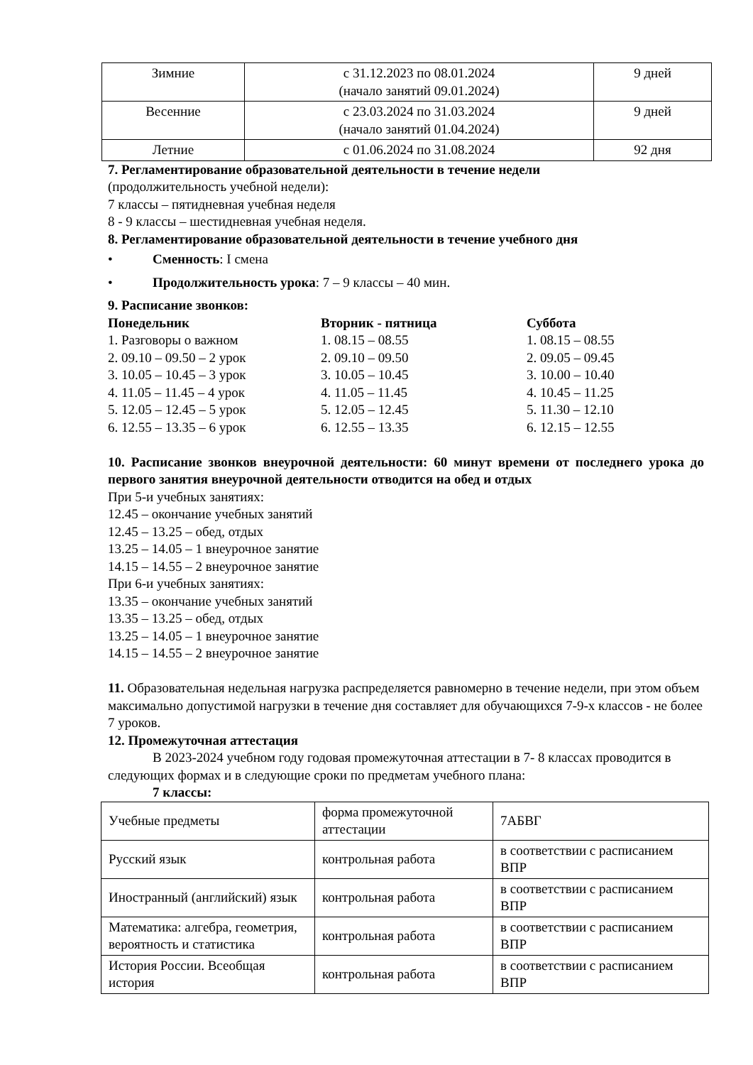| Зимние | с 31.12.2023 по 08.01.2024 (начало занятий 09.01.2024) | 9 дней |
| Весенние | с 23.03.2024 по 31.03.2024 (начало занятий 01.04.2024) | 9 дней |
| Летние | с 01.06.2024 по 31.08.2024 | 92 дня |
7. Регламентирование образовательной деятельности в течение недели
(продолжительность учебной недели):
7 классы – пятидневная учебная неделя
8 - 9 классы – шестидневная учебная неделя.
8. Регламентирование образовательной деятельности в течение учебного дня
• Сменность: I смена
• Продолжительность урока: 7 – 9 классы – 40 мин.
9. Расписание звонков:
Понедельник
1. Разговоры о важном
2. 09.10 – 09.50 – 2 урок
3. 10.05 – 10.45 – 3 урок
4. 11.05 – 11.45 – 4 урок
5. 12.05 – 12.45 – 5 урок
6. 12.55 – 13.35 – 6 урок
Вторник - пятница
1. 08.15 – 08.55
2. 09.10 – 09.50
3. 10.05 – 10.45
4. 11.05 – 11.45
5. 12.05 – 12.45
6. 12.55 – 13.35
Суббота
1. 08.15 – 08.55
2. 09.05 – 09.45
3. 10.00 – 10.40
4. 10.45 – 11.25
5. 11.30 – 12.10
6. 12.15 – 12.55
10. Расписание звонков внеурочной деятельности: 60 минут времени от последнего урока до первого занятия внеурочной деятельности отводится на обед и отдых
При 5-и учебных занятиях:
12.45 – окончание учебных занятий
12.45 – 13.25 – обед, отдых
13.25 – 14.05 – 1 внеурочное занятие
14.15 – 14.55 – 2 внеурочное занятие
При 6-и учебных занятиях:
13.35 – окончание учебных занятий
13.35 – 13.25 – обед, отдых
13.25 – 14.05 – 1 внеурочное занятие
14.15 – 14.55 – 2 внеурочное занятие
11. Образовательная недельная нагрузка распределяется равномерно в течение недели, при этом объем максимально допустимой нагрузки в течение дня составляет для обучающихся 7-9-х классов - не более 7 уроков.
12. Промежуточная аттестация
В 2023-2024 учебном году годовая промежуточная аттестации в 7- 8 классах проводится в следующих формах и в следующие сроки по предметам учебного плана:
7 классы:
| Учебные предметы | форма промежуточной аттестации | 7АБВГ |
| Русский язык | контрольная работа | в соответствии с расписанием ВПР |
| Иностранный (английский) язык | контрольная работа | в соответствии с расписанием ВПР |
| Математика: алгебра, геометрия, вероятность и статистика | контрольная работа | в соответствии с расписанием ВПР |
| История России. Всеобщая история | контрольная работа | в соответствии с расписанием ВПР |